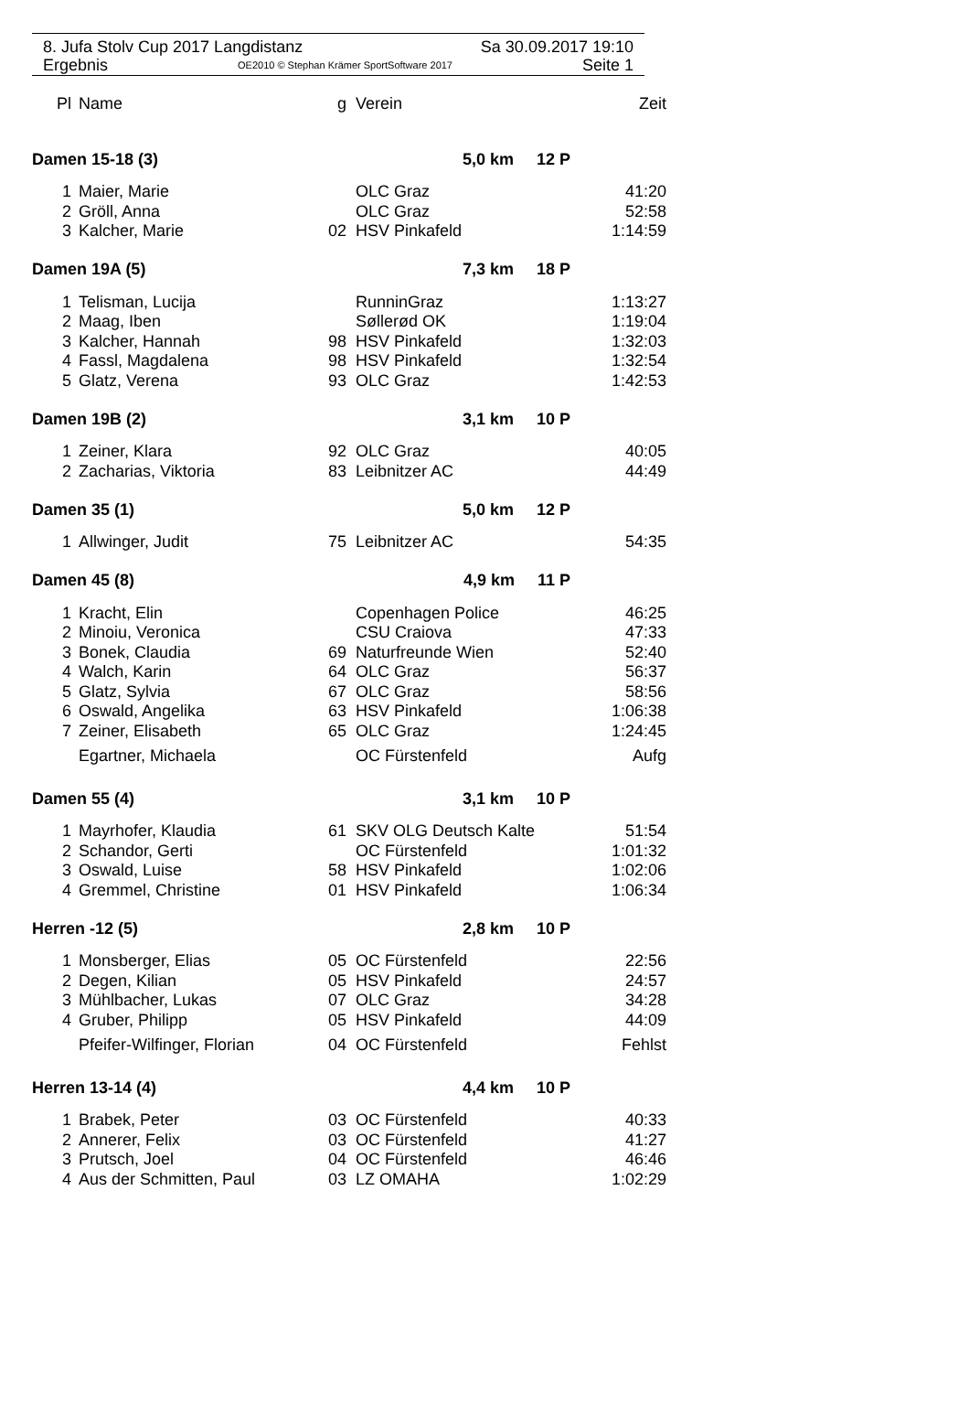8. Jufa Stolv Cup 2017 Langdistanz Sa 30.09.2017 19:10
Ergebnis OE2010 © Stephan Krämer SportSoftware 2017 Seite 1
| Pl | Name | g | Verein | Zeit |
| --- | --- | --- | --- | --- |
| Damen 15-18 (3) 5,0 km 12 P | | | | |
| 1 | Maier, Marie | | OLC Graz | 41:20 |
| 2 | Gröll, Anna | | OLC Graz | 52:58 |
| 3 | Kalcher, Marie | 02 | HSV Pinkafeld | 1:14:59 |
| Damen 19A (5) 7,3 km 18 P | | | | |
| 1 | Telisman, Lucija | | RunninGraz | 1:13:27 |
| 2 | Maag, Iben | | Søllerød OK | 1:19:04 |
| 3 | Kalcher, Hannah | 98 | HSV Pinkafeld | 1:32:03 |
| 4 | Fassl, Magdalena | 98 | HSV Pinkafeld | 1:32:54 |
| 5 | Glatz, Verena | 93 | OLC Graz | 1:42:53 |
| Damen 19B (2) 3,1 km 10 P | | | | |
| 1 | Zeiner, Klara | 92 | OLC Graz | 40:05 |
| 2 | Zacharias, Viktoria | 83 | Leibnitzer AC | 44:49 |
| Damen 35 (1) 5,0 km 12 P | | | | |
| 1 | Allwinger, Judit | 75 | Leibnitzer AC | 54:35 |
| Damen 45 (8) 4,9 km 11 P | | | | |
| 1 | Kracht, Elin | | Copenhagen Police | 46:25 |
| 2 | Minoiu, Veronica | | CSU Craiova | 47:33 |
| 3 | Bonek, Claudia | 69 | Naturfreunde Wien | 52:40 |
| 4 | Walch, Karin | 64 | OLC Graz | 56:37 |
| 5 | Glatz, Sylvia | 67 | OLC Graz | 58:56 |
| 6 | Oswald, Angelika | 63 | HSV Pinkafeld | 1:06:38 |
| 7 | Zeiner, Elisabeth | 65 | OLC Graz | 1:24:45 |
| | Egartner, Michaela | | OC Fürstenfeld | Aufg |
| Damen 55 (4) 3,1 km 10 P | | | | |
| 1 | Mayrhofer, Klaudia | 61 | SKV OLG Deutsch Kalte | 51:54 |
| 2 | Schandor, Gerti | | OC Fürstenfeld | 1:01:32 |
| 3 | Oswald, Luise | 58 | HSV Pinkafeld | 1:02:06 |
| 4 | Gremmel, Christine | 01 | HSV Pinkafeld | 1:06:34 |
| Herren -12 (5) 2,8 km 10 P | | | | |
| 1 | Monsberger, Elias | 05 | OC Fürstenfeld | 22:56 |
| 2 | Degen, Kilian | 05 | HSV Pinkafeld | 24:57 |
| 3 | Mühlbacher, Lukas | 07 | OLC Graz | 34:28 |
| 4 | Gruber, Philipp | 05 | HSV Pinkafeld | 44:09 |
| | Pfeifer-Wilfinger, Florian | 04 | OC Fürstenfeld | Fehlst |
| Herren 13-14 (4) 4,4 km 10 P | | | | |
| 1 | Brabek, Peter | 03 | OC Fürstenfeld | 40:33 |
| 2 | Annerer, Felix | 03 | OC Fürstenfeld | 41:27 |
| 3 | Prutsch, Joel | 04 | OC Fürstenfeld | 46:46 |
| 4 | Aus der Schmitten, Paul | 03 | LZ OMAHA | 1:02:29 |